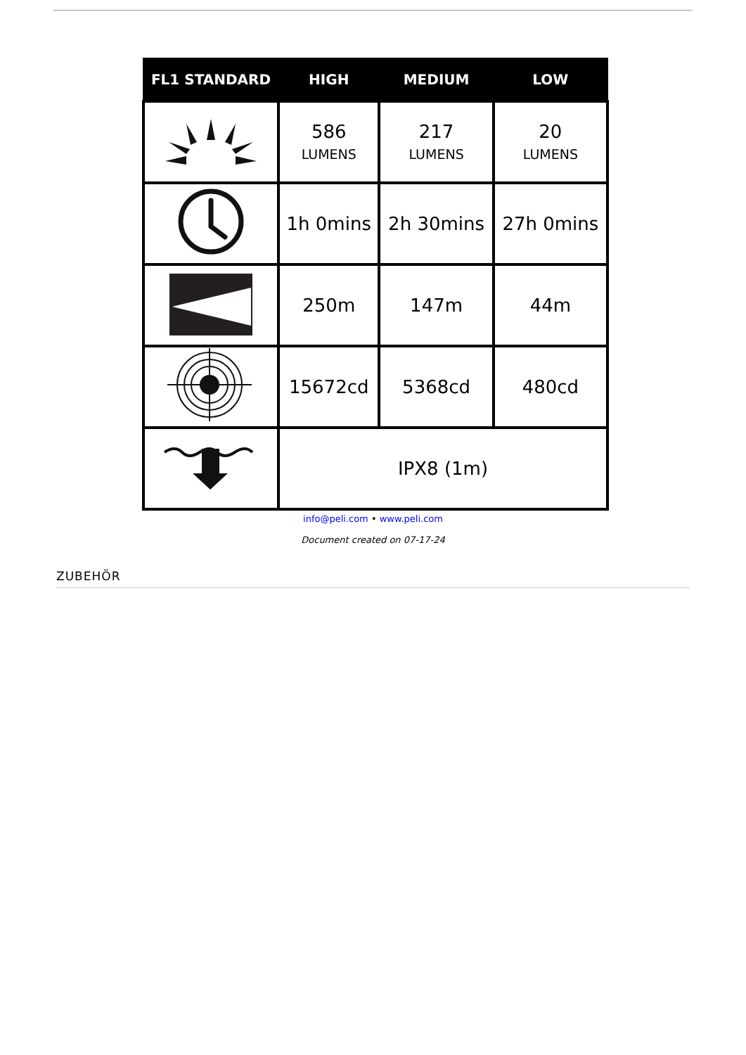| FL1 STANDARD | HIGH | MEDIUM | LOW |
| --- | --- | --- | --- |
| | 586 LUMENS | 217 LUMENS | 20 LUMENS |
| | 1h 0mins | 2h 30mins | 27h 0mins |
| | 250m | 147m | 44m |
| | 15672cd | 5368cd | 480cd |
| | IPX8 (1m) | | |
info@peli.com • www.peli.com
Document created on 07-17-24
ZUBEHÖR